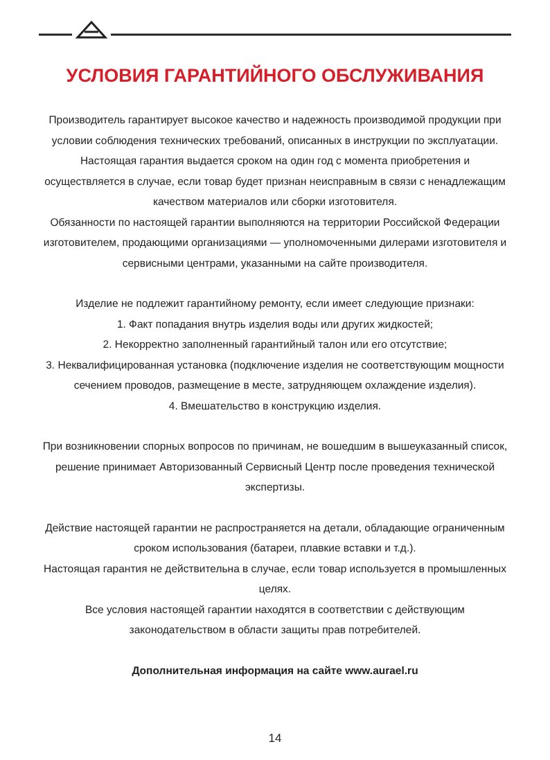УСЛОВИЯ ГАРАНТИЙНОГО ОБСЛУЖИВАНИЯ
Производитель гарантирует высокое качество и надежность производимой продукции при условии соблюдения технических требований, описанных в инструкции по эксплуатации. Настоящая гарантия выдается сроком на один год с момента приобретения и осуществляется в случае, если товар будет признан неисправным в связи с ненадлежащим качеством материалов или сборки изготовителя.
Обязанности по настоящей гарантии выполняются на территории Российской Федерации изготовителем, продающими организациями — уполномоченными дилерами изготовителя и сервисными центрами, указанными на сайте производителя.
Изделие не подлежит гарантийному ремонту, если имеет следующие признаки:
1. Факт попадания внутрь изделия воды или других жидкостей;
2. Некорректно заполненный гарантийный талон или его отсутствие;
3. Неквалифицированная установка (подключение изделия не соответствующим мощности сечением проводов, размещение в месте, затрудняющем охлаждение изделия).
4. Вмешательство в конструкцию изделия.
При возникновении спорных вопросов по причинам, не вошедшим в вышеуказанный список, решение принимает Авторизованный Сервисный Центр после проведения технической экспертизы.
Действие настоящей гарантии не распространяется на детали, обладающие ограниченным сроком использования (батареи, плавкие вставки и т.д.).
Настоящая гарантия не действительна в случае, если товар используется в промышленных целях.
Все условия настоящей гарантии находятся в соответствии с действующим законодательством в области защиты прав потребителей.
Дополнительная информация на сайте www.aurael.ru
14